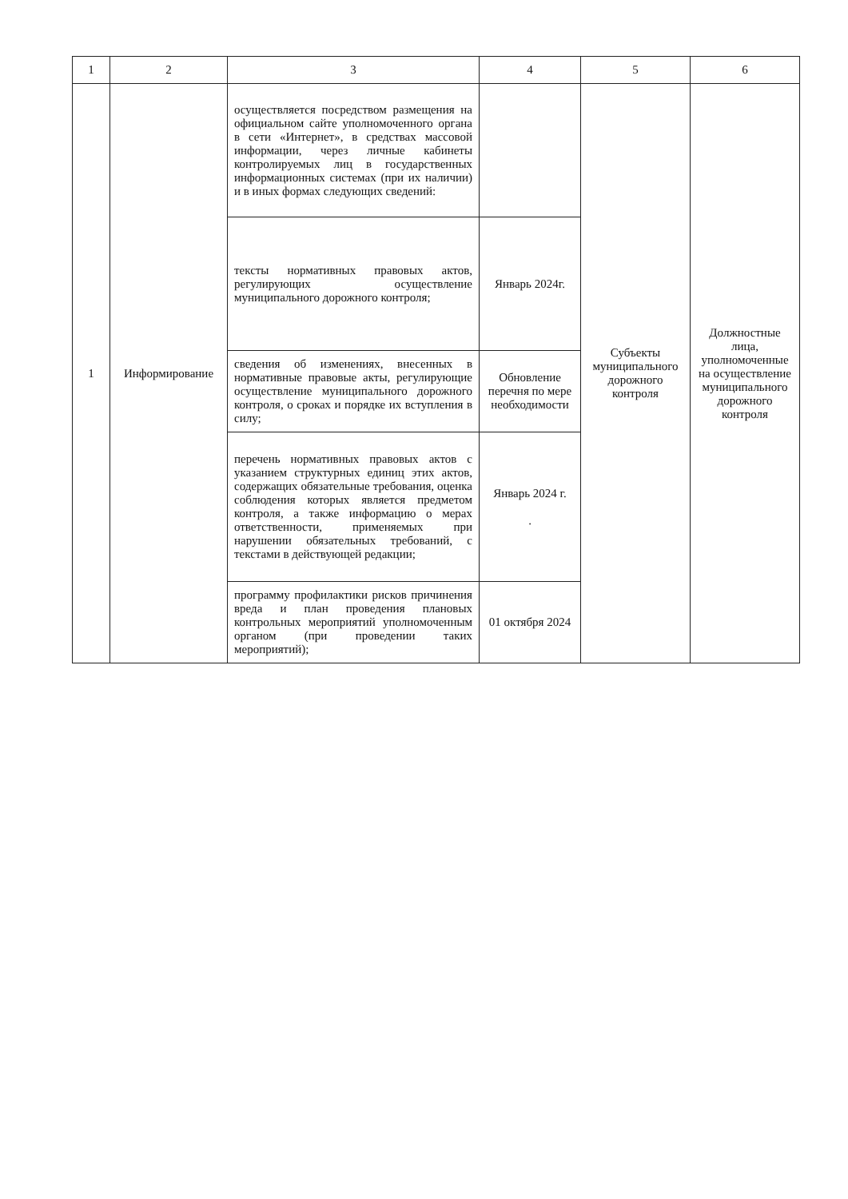| 1 | 2 | 3 | 4 | 5 | 6 |
| --- | --- | --- | --- | --- | --- |
| 1 | Информирование | осуществляется посредством размещения на официальном сайте уполномоченного органа в сети «Интернет», в средствах массовой информации, через личные кабинеты контролируемых лиц в государственных информационных системах (при их наличии) и в иных формах следующих сведений: | | Субъекты муниципального дорожного контроля | Должностные лица, уполномоченные на осуществление муниципального дорожного контроля |
| | | тексты нормативных правовых актов, регулирующих осуществление муниципального дорожного контроля; | Январь 2024г. | | |
| | | сведения об изменениях, внесенных в нормативные правовые акты, регулирующие осуществление муниципального дорожного контроля, о сроках и порядке их вступления в силу; | Обновление перечня по мере необходимости | | |
| | | перечень нормативных правовых актов с указанием структурных единиц этих актов, содержащих обязательные требования, оценка соблюдения которых является предметом контроля, а также информацию о мерах ответственности, применяемых при нарушении обязательных требований, с текстами в действующей редакции; | Январь 2024 г. . | | |
| | | программу профилактики рисков причинения вреда и план проведения плановых контрольных мероприятий уполномоченным органом (при проведении таких мероприятий); | 01 октября 2024 | | |